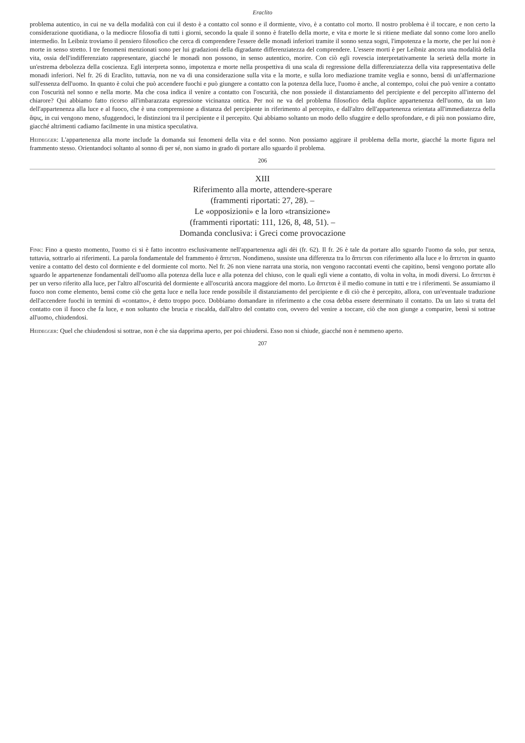Eraclito
problema autentico, in cui ne va della modalità con cui il desto è a contatto col sonno e il dormiente, vivo, è a contatto col morto. Il nostro problema è il toccare, e non certo la considerazione quotidiana, o la mediocre filosofia di tutti i giorni, secondo la quale il sonno è fratello della morte, e vita e morte le si ritiene mediate dal sonno come loro anello intermedio. In Leibniz troviamo il pensiero filosofico che cerca di comprendere l'essere delle monadi inferiori tramite il sonno senza sogni, l'impotenza e la morte, che per lui non è morte in senso stretto. I tre fenomeni menzionati sono per lui gradazioni della digradante differenziatezza del comprendere. L'essere morti è per Leibniz ancora una modalità della vita, ossia dell'indifferenziato rappresentare, giacché le monadi non possono, in senso autentico, morire. Con ciò egli rovescia interpretativamente la serietà della morte in un'estrema debolezza della coscienza. Egli interpreta sonno, impotenza e morte nella prospettiva di una scala di regressione della differenziatezza della vita rappresentativa delle monadi inferiori. Nel fr. 26 di Eraclito, tuttavia, non ne va di una considerazione sulla vita e la morte, e sulla loro mediazione tramite veglia e sonno, bensì di un'affermazione sull'essenza dell'uomo. In quanto è colui che può accendere fuochi e può giungere a contatto con la potenza della luce, l'uomo è anche, al contempo, colui che può venire a contatto con l'oscurità nel sonno e nella morte. Ma che cosa indica il venire a contatto con l'oscurità, che non possiede il distanziamento del percipiente e del percepito all'interno del chiarore? Qui abbiamo fatto ricorso all'imbarazzata espressione vicinanza ontica. Per noi ne va del problema filosofico della duplice appartenenza dell'uomo, da un lato dell'appartenenza alla luce e al fuoco, che è una comprensione a distanza del percipiente in riferimento al percepito, e dall'altro dell'appartenenza orientata all'immediatezza della ἅψις, in cui vengono meno, sfuggendoci, le distinzioni tra il percipiente e il percepito. Qui abbiamo soltanto un modo dello sfuggire e dello sprofondare, e di più non possiamo dire, giacché altrimenti cadiamo facilmente in una mistica speculativa.
Heidegger: L'appartenenza alla morte include la domanda sui fenomeni della vita e del sonno. Non possiamo aggirare il problema della morte, giacché la morte figura nel frammento stesso. Orientandoci soltanto al sonno di per sé, non siamo in grado di portare allo sguardo il problema.
206
XIII
Riferimento alla morte, attendere-sperare
(frammenti riportati: 27, 28). –
Le «opposizioni» e la loro «transizione»
(frammenti riportati: 111, 126, 8, 48, 51). –
Domanda conclusiva: i Greci come provocazione
Fink: Fino a questo momento, l'uomo ci si è fatto incontro esclusivamente nell'appartenenza agli dèi (fr. 62). Il fr. 26 è tale da portare allo sguardo l'uomo da solo, pur senza, tuttavia, sottrarlo ai riferimenti. La parola fondamentale del frammento è ἅπτεται. Nondimeno, sussiste una differenza tra lo ἅπτεται con riferimento alla luce e lo ἅπτεται in quanto venire a contatto del desto col dormiente e del dormiente col morto. Nel fr. 26 non viene narrata una storia, non vengono raccontati eventi che capitino, bensì vengono portate allo sguardo le appartenenze fondamentali dell'uomo alla potenza della luce e alla potenza del chiuso, con le quali egli viene a contatto, di volta in volta, in modi diversi. Lo ἅπτεται è per un verso riferito alla luce, per l'altro all'oscurità del dormiente e all'oscurità ancora maggiore del morto. Lo ἅπτεται è il medio comune in tutti e tre i riferimenti. Se assumiamo il fuoco non come elemento, bensì come ciò che getta luce e nella luce rende possibile il distanziamento del percipiente e di ciò che è percepito, allora, con un'eventuale traduzione dell'accendere fuochi in termini di «contatto», è detto troppo poco. Dobbiamo domandare in riferimento a che cosa debba essere determinato il contatto. Da un lato si tratta del contatto con il fuoco che fa luce, e non soltanto che brucia e riscalda, dall'altro del contatto con, ovvero del venire a toccare, ciò che non giunge a comparire, bensì si sottrae all'uomo, chiudendosi.
Heidegger: Quel che chiudendosi si sottrae, non è che sia dapprima aperto, per poi chiudersi. Esso non si chiude, giacché non è nemmeno aperto.
207